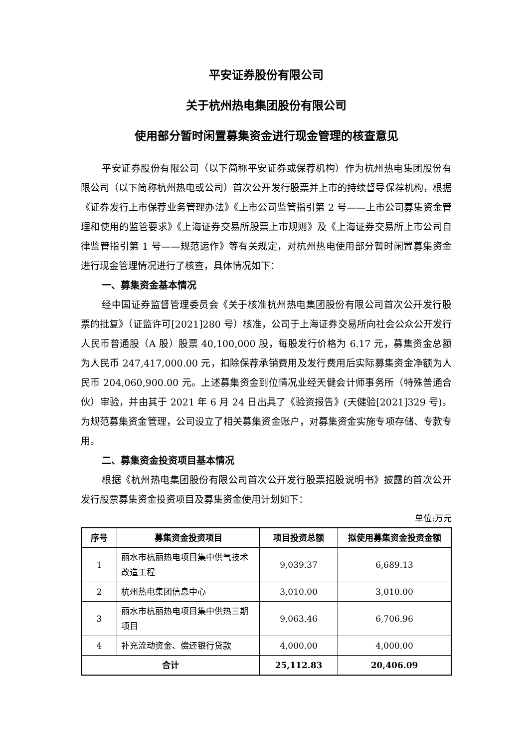平安证券股份有限公司
关于杭州热电集团股份有限公司
使用部分暂时闲置募集资金进行现金管理的核查意见
平安证券股份有限公司（以下简称平安证券或保荐机构）作为杭州热电集团股份有限公司（以下简称杭州热电或公司）首次公开发行股票并上市的持续督导保荐机构，根据《证券发行上市保荐业务管理办法》《上市公司监管指引第 2 号——上市公司募集资金管理和使用的监管要求》《上海证券交易所股票上市规则》及《上海证券交易所上市公司自律监管指引第 1 号——规范运作》等有关规定，对杭州热电使用部分暂时闲置募集资金进行现金管理情况进行了核查，具体情况如下：
一、募集资金基本情况
经中国证券监督管理委员会《关于核准杭州热电集团股份有限公司首次公开发行股票的批复》（证监许可[2021]280 号）核准，公司于上海证券交易所向社会公众公开发行人民币普通股（A 股）股票 40,100,000 股，每股发行价格为 6.17 元，募集资金总额为人民币 247,417,000.00 元，扣除保荐承销费用及发行费用后实际募集资金净额为人民币 204,060,900.00 元。上述募集资金到位情况业经天健会计师事务所（特殊普通合伙）审验，并由其于 2021 年 6 月 24 日出具了《验资报告》(天健验[2021]329 号)。为规范募集资金管理，公司设立了相关募集资金账户，对募集资金实施专项存储、专款专用。
二、募集资金投资项目基本情况
根据《杭州热电集团股份有限公司首次公开发行股票招股说明书》披露的首次公开发行股票募集资金投资项目及募集资金使用计划如下：
单位:万元
| 序号 | 募集资金投资项目 | 项目投资总额 | 拟使用募集资金投资金额 |
| --- | --- | --- | --- |
| 1 | 丽水市杭丽热电项目集中供气技术改造工程 | 9,039.37 | 6,689.13 |
| 2 | 杭州热电集团信息中心 | 3,010.00 | 3,010.00 |
| 3 | 丽水市杭丽热电项目集中供热三期项目 | 9,063.46 | 6,706.96 |
| 4 | 补充流动资金、偿还银行贷款 | 4,000.00 | 4,000.00 |
| 合计 | | 25,112.83 | 20,406.09 |